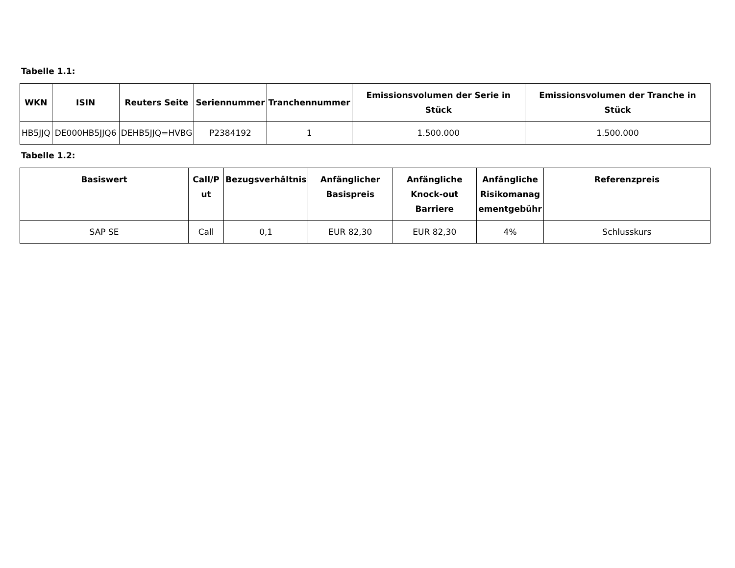Tabelle 1.1:
| WKN | ISIN | Reuters Seite | Seriennummer | Tranchennummer | Emissionsvolumen der Serie in Stück | Emissionsvolumen der Tranche in Stück |
| --- | --- | --- | --- | --- | --- | --- |
| HB5JJQ | DE000HB5JJQ6 | DEHB5JJQ=HVBG | P2384192 | 1 | 1.500.000 | 1.500.000 |
Tabelle 1.2:
| Basiswert | Call/P ut | Bezugsverhältnis | Anfänglicher Basispreis | Anfängliche Knock-out Barriere | Anfängliche Risikomanag ementgebühr | Referenzpreis |
| --- | --- | --- | --- | --- | --- | --- |
| SAP SE | Call | 0,1 | EUR 82,30 | EUR 82,30 | 4% | Schlusskurs |